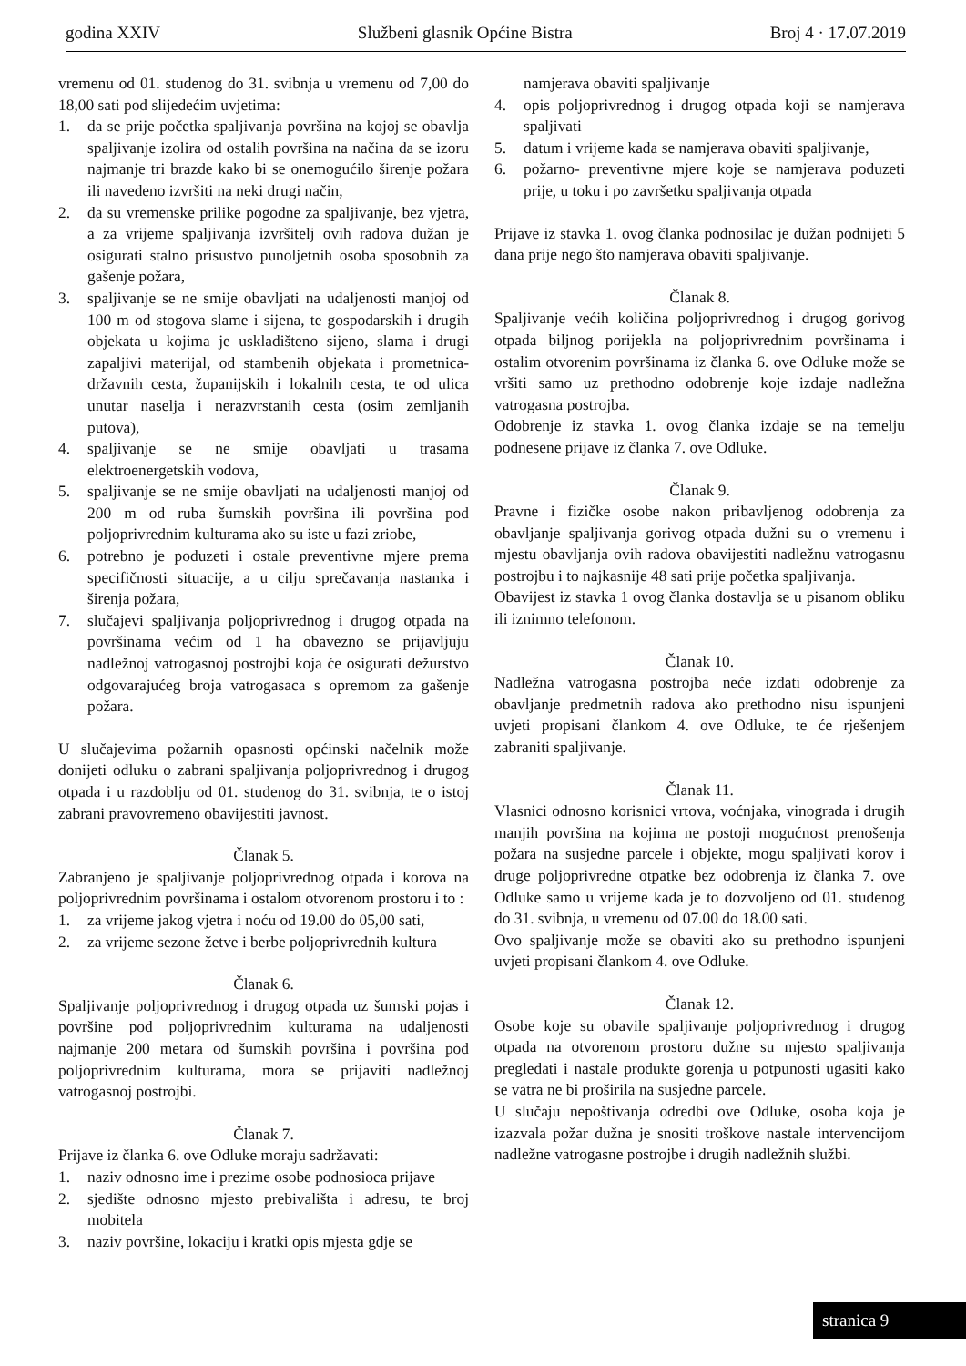godina XXIV Službeni glasnik Općine Bistra Broj 4 · 17.07.2019
vremenu od 01. studenog do 31. svibnja u vremenu od 7,00 do 18,00 sati pod slijedećim uvjetima:
1. da se prije početka spaljivanja površina na kojoj se obavlja spaljivanje izolira od ostalih površina na načina da se izoru najmanje tri brazde kako bi se onemogućilo širenje požara ili navedeno izvršiti na neki drugi način,
2. da su vremenske prilike pogodne za spaljivanje, bez vjetra, a za vrijeme spaljivanja izvršitelj ovih radova dužan je osigurati stalno prisustvo punoljetnih osoba sposobnih za gašenje požara,
3. spaljivanje se ne smije obavljati na udaljenosti manjoj od 100 m od stogova slame i sijena, te gospodarskih i drugih objekata u kojima je uskladišteno sijeno, slama i drugi zapaljivi materijal, od stambenih objekata i prometnica- državnih cesta, županijskih i lokalnih cesta, te od ulica unutar naselja i nerazvrstanih cesta (osim zemljanih putova),
4. spaljivanje se ne smije obavljati u trasama elektroenergetskih vodova,
5. spaljivanje se ne smije obavljati na udaljenosti manjoj od 200 m od ruba šumskih površina ili površina pod poljoprivrednim kulturama ako su iste u fazi zriobe,
6. potrebno je poduzeti i ostale preventivne mjere prema specifičnosti situacije, a u cilju sprečavanja nastanka i širenja požara,
7. slučajevi spaljivanja poljoprivrednog i drugog otpada na površinama većim od 1 ha obavezno se prijavljuju nadležnoj vatrogasnoj postrojbi koja će osigurati dežurstvo odgovarajućeg broja vatrogasaca s opremom za gašenje požara.
U slučajevima požarnih opasnosti općinski načelnik može donijeti odluku o zabrani spaljivanja poljoprivrednog i drugog otpada i u razdoblju od 01. studenog do 31. svibnja, te o istoj zabrani pravovremeno obavijestiti javnost.
Članak 5.
Zabranjeno je spaljivanje poljoprivrednog otpada i korova na poljoprivrednim površinama i ostalom otvorenom prostoru i to :
1. za vrijeme jakog vjetra i noću od 19.00 do 05,00 sati,
2. za vrijeme sezone žetve i berbe poljoprivrednih kultura
Članak 6.
Spaljivanje poljoprivrednog i drugog otpada uz šumski pojas i površine pod poljoprivrednim kulturama na udaljenosti najmanje 200 metara od šumskih površina i površina pod poljoprivrednim kulturama, mora se prijaviti nadležnoj vatrogasnoj postrojbi.
Članak 7.
Prijave iz članka 6. ove Odluke moraju sadržavati:
1. naziv odnosno ime i prezime osobe podnosioca prijave
2. sjedište odnosno mjesto prebivališta i adresu, te broj mobitela
3. naziv površine, lokaciju i kratki opis mjesta gdje se
namjerava obaviti spaljivanje
4. opis poljoprivrednog i drugog otpada koji se namjerava spaljivati
5. datum i vrijeme kada se namjerava obaviti spaljivanje,
6. požarno- preventivne mjere koje se namjerava poduzeti prije, u toku i po završetku spaljivanja otpada
Prijave iz stavka 1. ovog članka podnosilac je dužan podnijeti 5 dana prije nego što namjerava obaviti spaljivanje.
Članak 8.
Spaljivanje većih količina poljoprivrednog i drugog gorivog otpada biljnog porijekla na poljoprivrednim površinama i ostalim otvorenim površinama iz članka 6. ove Odluke može se vršiti samo uz prethodno odobrenje koje izdaje nadležna vatrogasna postrojba.
Odobrenje iz stavka 1. ovog članka izdaje se na temelju podnesene prijave iz članka 7. ove Odluke.
Članak 9.
Pravne i fizičke osobe nakon pribavljenog odobrenja za obavljanje spaljivanja gorivog otpada dužni su o vremenu i mjestu obavljanja ovih radova obavijestiti nadležnu vatrogasnu postrojbu i to najkasnije 48 sati prije početka spaljivanja.
Obavijest iz stavka 1 ovog članka dostavlja se u pisanom obliku ili iznimno telefonom.
Članak 10.
Nadležna vatrogasna postrojba neće izdati odobrenje za obavljanje predmetnih radova ako prethodno nisu ispunjeni uvjeti propisani člankom 4. ove Odluke, te će rješenjem zabraniti spaljivanje.
Članak 11.
Vlasnici odnosno korisnici vrtova, voćnjaka, vinograda i drugih manjih površina na kojima ne postoji mogućnost prenošenja požara na susjedne parcele i objekte, mogu spaljivati korov i druge poljoprivredne otpatke bez odobrenja iz članka 7. ove Odluke samo u vrijeme kada je to dozvoljeno od 01. studenog do 31. svibnja, u vremenu od 07.00 do 18.00 sati.
Ovo spaljivanje može se obaviti ako su prethodno ispunjeni uvjeti propisani člankom 4. ove Odluke.
Članak 12.
Osobe koje su obavile spaljivanje poljoprivrednog i drugog otpada na otvorenom prostoru dužne su mjesto spaljivanja pregledati i nastale produkte gorenja u potpunosti ugasiti kako se vatra ne bi proširila na susjedne parcele.
U slučaju nepoštivanja odredbi ove Odluke, osoba koja je izazvala požar dužna je snositi troškove nastale intervencijom nadležne vatrogasne postrojbe i drugih nadležnih službi.
stranica 9